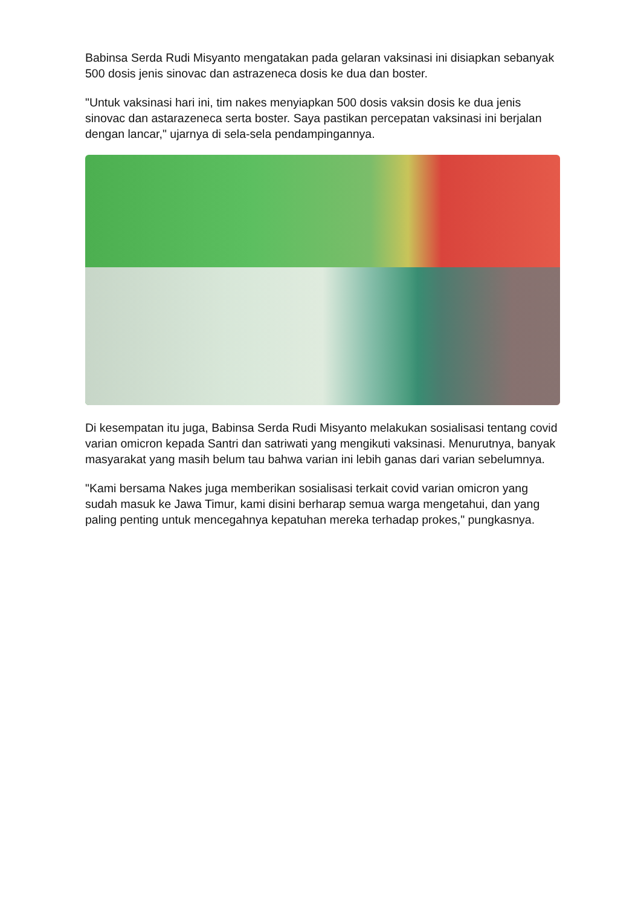Babinsa Serda Rudi Misyanto mengatakan pada gelaran vaksinasi ini disiapkan sebanyak 500 dosis jenis sinovac dan astrazeneca dosis ke dua dan boster.
"Untuk vaksinasi hari ini, tim nakes menyiapkan 500 dosis vaksin dosis ke dua jenis sinovac dan astarazeneca serta boster. Saya pastikan percepatan vaksinasi ini berjalan dengan lancar," ujarnya di sela-sela pendampingannya.
Di kesempatan itu juga, Babinsa Serda Rudi Misyanto melakukan sosialisasi tentang covid varian omicron kepada Santri dan satriwati yang mengikuti vaksinasi. Menurutnya, banyak masyarakat yang masih belum tau bahwa varian ini lebih ganas dari varian sebelumnya.
"Kami bersama Nakes juga memberikan sosialisasi terkait covid varian omicron yang sudah masuk ke Jawa Timur, kami disini berharap semua warga mengetahui, dan yang paling penting untuk mencegahnya kepatuhan mereka terhadap prokes," pungkasnya.